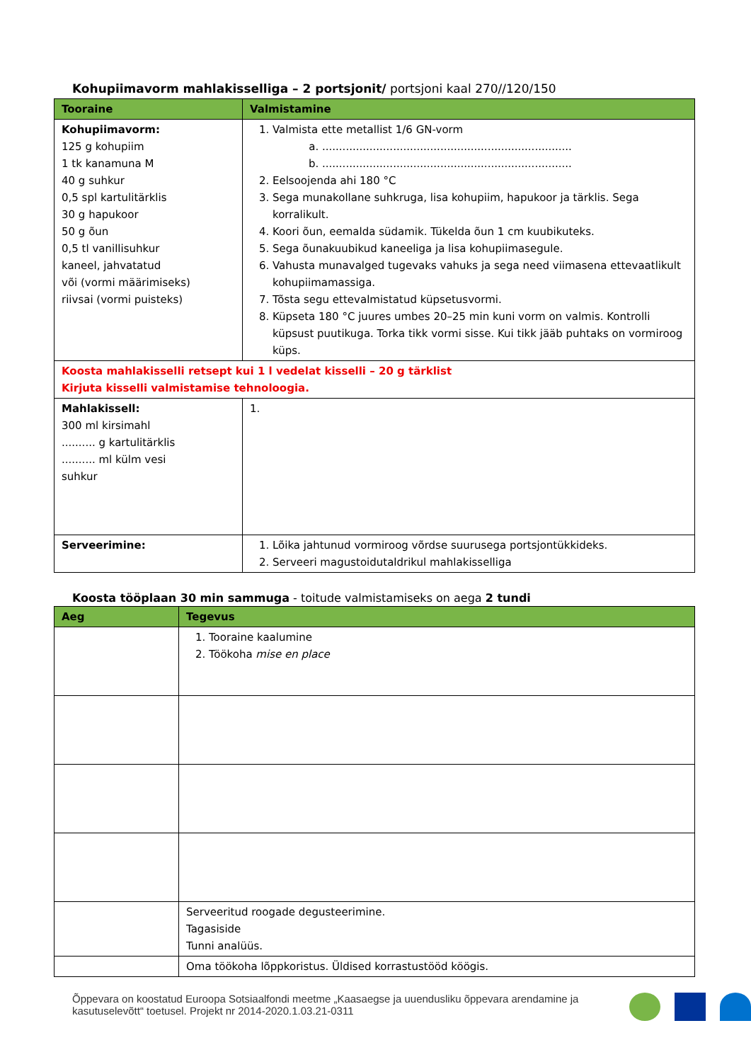Kohupiimavorm mahlakisselliga – 2 portsjonit/ portsjoni kaal 270//120/150
| Tooraine | Valmistamine |
| --- | --- |
| Kohupiimavorm: 125 g kohupiim 1 tk kanamuna M 40 g suhkur 0,5 spl kartulitärklis 30 g hapukoor 50 g õun 0,5 tl vanillisuhkur kaneel, jahvatatud või (vormi määrimiseks) riivsai (vormi puisteks) | 1. Valmista ette metallist 1/6 GN-vorm a. .......................................................................... b. .......................................................................... 2. Eelsoojenda ahi 180 °C 3. Sega munakollane suhkruga, lisa kohupiim, hapukoor ja tärklis. Sega korralikult. 4. Koori õun, eemalda südamik. Tükelda õun 1 cm kuubikuteks. 5. Sega õunakuubikud kaneeliga ja lisa kohupiimasegule. 6. Vahusta munavalged tugevaks vahuks ja sega need viimasena ettevaatlikult kohupiimamassiga. 7. Tõsta segu ettevalmistatud küpsetusvormi. 8. Küpseta 180 °C juures umbes 20–25 min kuni vorm on valmis. Kontrolli küpsust puutikuga. Torka tikk vormi sisse. Kui tikk jääb puhtaks on vormiroog küps. |
| Koosta mahlakisselli retsept kui 1 l vedelat kisselli – 20 g tärklist Kirjuta kisselli valmistamise tehnoloogia. | |
| Mahlakissell: 300 ml kirsimahl .......... g kartulitärklis .......... ml külm vesi suhkur | 1. |
| Serveerimine: | 1. Lõika jahtunud vormiroog võrdse suurusega portsjontükkideks. 2. Serveeri magustoidutaldrikul mahlakisselliga |
Koosta tööplaan 30 min sammuga - toitude valmistamiseks on aega 2 tundi
| Aeg | Tegevus |
| --- | --- |
| | 1. Tooraine kaalumine 2. Töökoha mise en place |
| | Serveeritud roogade degusteerimine. Tagasiside Tunni analüüs. |
| | Oma töökoha lõppkoristus. Üldised korrastustööd köögis. |
Õppevara on koostatud Euroopa Sotsiaalfondi meetme „Kaasaegse ja uuendusliku õppevara arendamine ja kasutuselevõtt“ toetusel. Projekt nr 2014-2020.1.03.21-0311